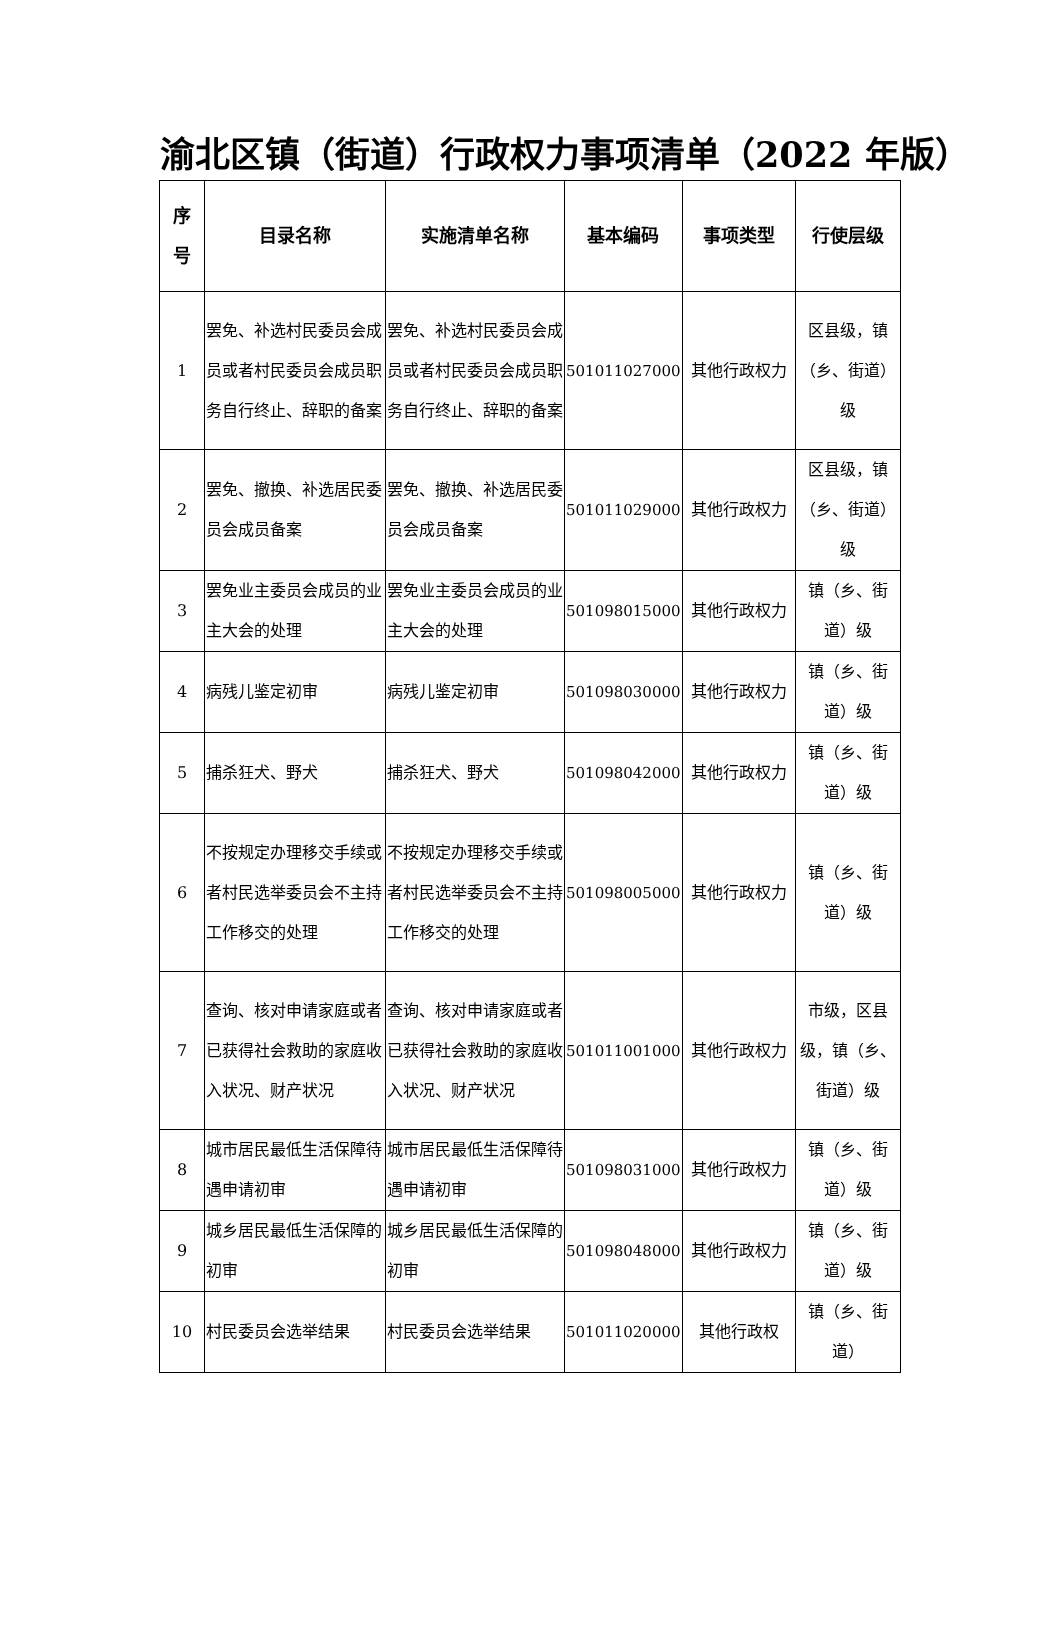渝北区镇（街道）行政权力事项清单（2022 年版）
| 序 号 | 目录名称 | 实施清单名称 | 基本编码 | 事项类型 | 行使层级 |
| --- | --- | --- | --- | --- | --- |
| 1 | 罢免、补选村民委员会成员或者村民委员会成员职务自行终止、辞职的备案 | 罢免、补选村民委员会成员或者村民委员会成员职务自行终止、辞职的备案 | 501011027000 | 其他行政权力 | 区县级，镇（乡、街道）级 |
| 2 | 罢免、撤换、补选居民委员会成员备案 | 罢免、撤换、补选居民委员会成员备案 | 501011029000 | 其他行政权力 | 区县级，镇（乡、街道）级 |
| 3 | 罢免业主委员会成员的业主大会的处理 | 罢免业主委员会成员的业主大会的处理 | 501098015000 | 其他行政权力 | 镇（乡、街道）级 |
| 4 | 病残儿鉴定初审 | 病残儿鉴定初审 | 501098030000 | 其他行政权力 | 镇（乡、街道）级 |
| 5 | 捕杀狂犬、野犬 | 捕杀狂犬、野犬 | 501098042000 | 其他行政权力 | 镇（乡、街道）级 |
| 6 | 不按规定办理移交手续或者村民选举委员会不主持工作移交的处理 | 不按规定办理移交手续或者村民选举委员会不主持工作移交的处理 | 501098005000 | 其他行政权力 | 镇（乡、街道）级 |
| 7 | 查询、核对申请家庭或者已获得社会救助的家庭收入状况、财产状况 | 查询、核对申请家庭或者已获得社会救助的家庭收入状况、财产状况 | 501011001000 | 其他行政权力 | 市级，区县级，镇（乡、街道）级 |
| 8 | 城市居民最低生活保障待遇申请初审 | 城市居民最低生活保障待遇申请初审 | 501098031000 | 其他行政权力 | 镇（乡、街道）级 |
| 9 | 城乡居民最低生活保障的初审 | 城乡居民最低生活保障的初审 | 501098048000 | 其他行政权力 | 镇（乡、街道）级 |
| 10 | 村民委员会选举结果 | 村民委员会选举结果 | 501011020000 | 其他行政权 | 镇（乡、街道） |